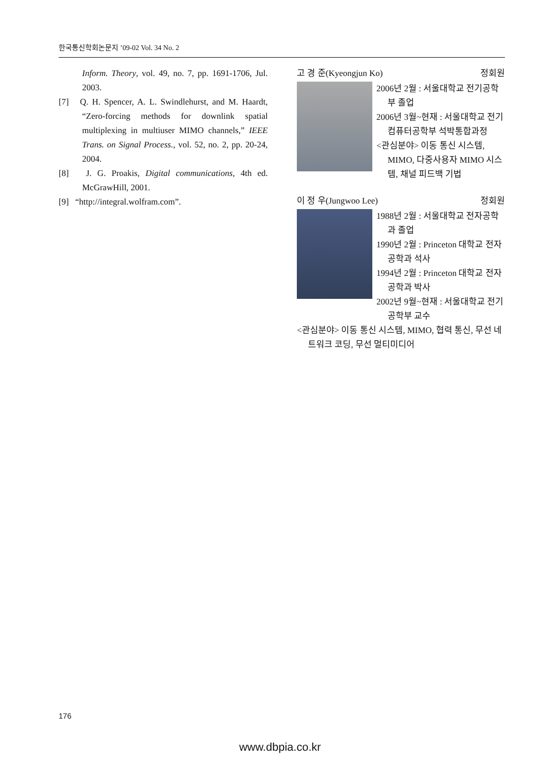한국통신학회논문지 ’09-02 Vol. 34 No. 2
Inform. Theory, vol. 49, no. 7, pp. 1691-1706, Jul. 2003.
[7] Q. H. Spencer, A. L. Swindlehurst, and M. Haardt, “Zero-forcing methods for downlink spatial multiplexing in multiuser MIMO channels,” IEEE Trans. on Signal Process., vol. 52, no. 2, pp. 20-24, 2004.
[8] J. G. Proakis, Digital communications, 4th ed. McGrawHill, 2001.
[9] “http://integral.wolfram.com”.
고 경 준(Kyeongjun Ko) 정회원
2006년 2월 : 서울대학교 전기공학부 졸업
2006년 3월~현재 : 서울대학교 전기컴퓨터공학부 석박통합과정
<관심분야> 이동 통신 시스템, MIMO, 다중사용자 MIMO 시스템, 채널 피드백 기법
이 정 우(Jungwoo Lee) 정회원
1988년 2월 : 서울대학교 전자공학과 졸업
1990년 2월 : Princeton 대학교 전자공학과 석사
1994년 2월 : Princeton 대학교 전자공학과 박사
2002년 9월~현재 : 서울대학교 전기공학부 교수
<관심분야> 이동 통신 시스템, MIMO, 협력 통신, 무선 네트워크 코딩, 무선 멀티미디어
176
www.dbpia.co.kr